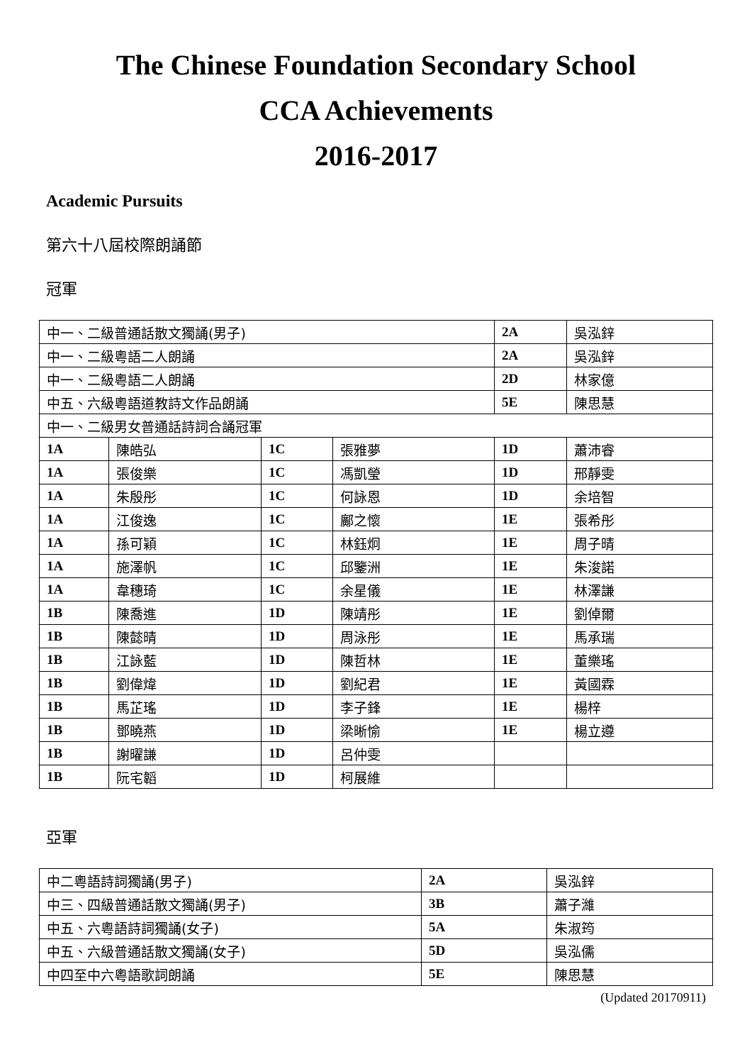The Chinese Foundation Secondary School
CCA Achievements
2016-2017
Academic Pursuits
第六十八屆校際朗誦節
冠軍
| 中一、二級普通話散文獨誦(男子) | | | | 2A | 吳泓鋅 |
| 中一、二級粵語二人朗誦 | | | | 2A | 吳泓鋅 |
| 中一、二級粵語二人朗誦 | | | | 2D | 林家億 |
| 中五、六級粵語道教詩文作品朗誦 | | | | 5E | 陳思慧 |
| 中一、二級男女普通話詩詞合誦冠軍 | | | | | |
| 1A | 陳皓弘 | 1C | 張雅夢 | 1D | 蕭沛睿 |
| 1A | 張俊樂 | 1C | 馮凱瑩 | 1D | 邢靜雯 |
| 1A | 朱殷彤 | 1C | 何詠恩 | 1D | 余培智 |
| 1A | 江俊逸 | 1C | 鄺之懷 | 1E | 張希彤 |
| 1A | 孫可穎 | 1C | 林鈺炯 | 1E | 周子晴 |
| 1A | 施澤帆 | 1C | 邱鑒洲 | 1E | 朱浚諾 |
| 1A | 韋穗琦 | 1C | 余星儀 | 1E | 林澤謙 |
| 1B | 陳喬進 | 1D | 陳靖彤 | 1E | 劉倬爾 |
| 1B | 陳懿晴 | 1D | 周泳彤 | 1E | 馬承瑞 |
| 1B | 江詠藍 | 1D | 陳哲林 | 1E | 董樂瑤 |
| 1B | 劉偉煒 | 1D | 劉紀君 | 1E | 黃國霖 |
| 1B | 馬芷瑤 | 1D | 李子鋒 | 1E | 楊梓 |
| 1B | 鄧曉燕 | 1D | 梁晰愉 | 1E | 楊立遵 |
| 1B | 謝曜謙 | 1D | 呂仲雯 | | |
| 1B | 阮宅韜 | 1D | 柯展維 | | |
亞軍
| 中二粵語詩詞獨誦(男子) | 2A | 吳泓鋅 |
| 中三、四級普通話散文獨誦(男子) | 3B | 蕭子濰 |
| 中五、六粵語詩詞獨誦(女子) | 5A | 朱淑筠 |
| 中五、六級普通話散文獨誦(女子) | 5D | 吳泓儒 |
| 中四至中六粵語歌詞朗誦 | 5E | 陳思慧 |
(Updated 20170911)